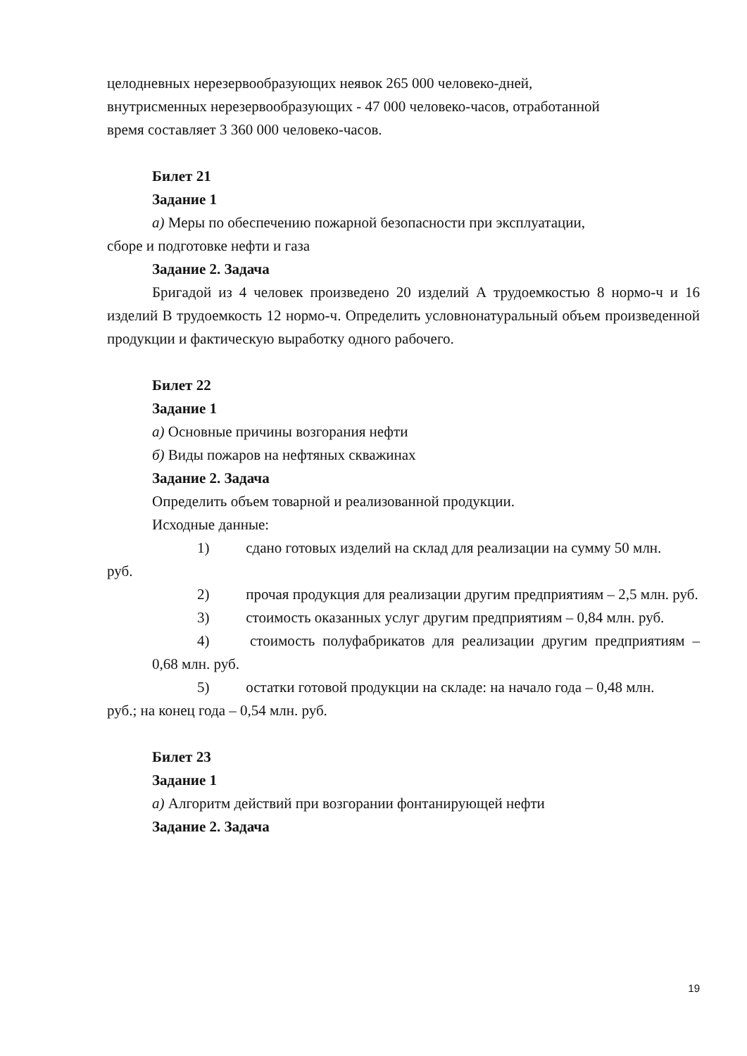целодневных нерезервообразующих неявок 265 000 человеко-дней,
внутрисменных нерезервообразующих - 47 000 человеко-часов, отработанной
время составляет 3 360 000 человеко-часов.
Билет 21
Задание 1
а) Меры по обеспечению пожарной безопасности при эксплуатации,
сборе и подготовке нефти и газа
Задание 2. Задача
Бригадой из 4 человек произведено 20 изделий А трудоемкостью 8 нормо-ч и 16 изделий В трудоемкость 12 нормо-ч. Определить условнонатуральный объем произведенной продукции и фактическую выработку одного рабочего.
Билет 22
Задание 1
а) Основные причины возгорания нефти
б) Виды пожаров на нефтяных скважинах
Задание 2. Задача
Определить объем товарной и реализованной продукции.
Исходные данные:
1) сдано готовых изделий на склад для реализации на сумму 50 млн.
руб.
2) прочая продукция для реализации другим предприятиям – 2,5 млн. руб.
3) стоимость оказанных услуг другим предприятиям – 0,84 млн. руб.
4) стоимость полуфабрикатов для реализации другим предприятиям – 0,68 млн. руб.
5) остатки готовой продукции на складе: на начало года – 0,48 млн.
руб.; на конец года – 0,54 млн. руб.
Билет 23
Задание 1
а) Алгоритм действий при возгорании фонтанирующей нефти
Задание 2. Задача
19